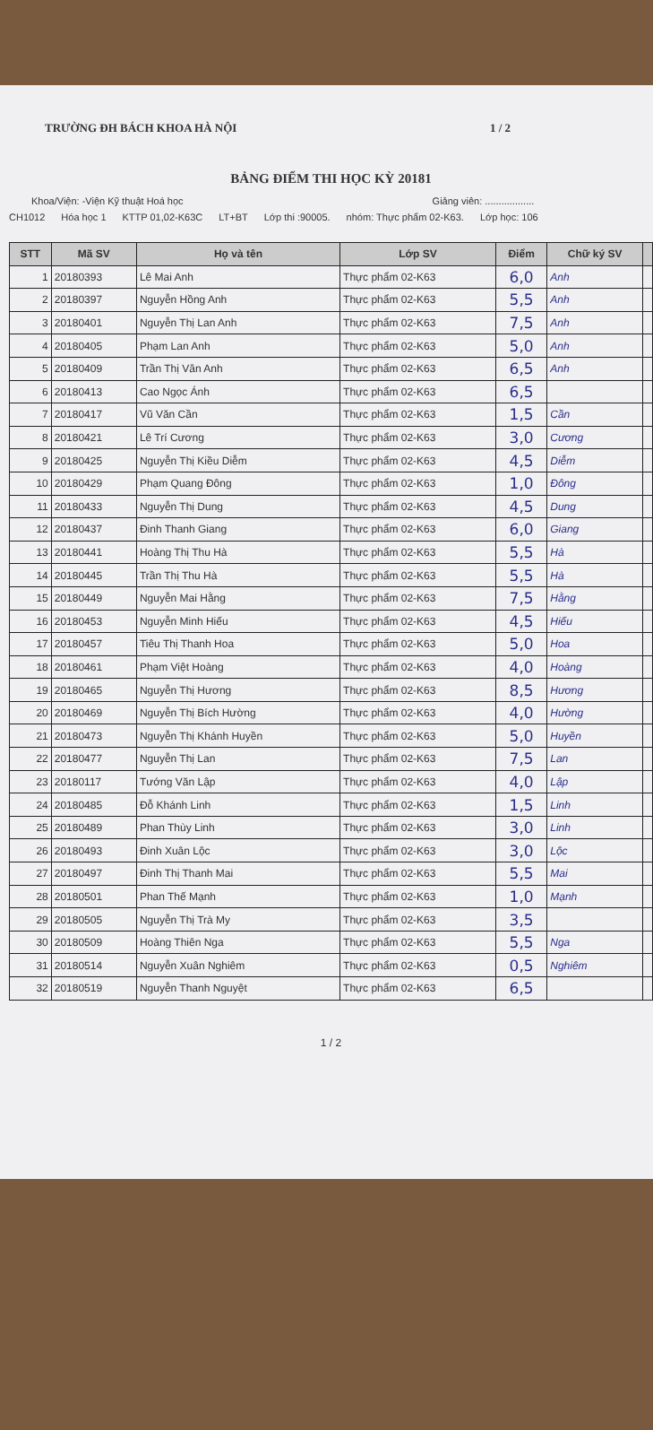TRƯỜNG ĐH BÁCH KHOA HÀ NỘI 1 / 2
BẢNG ĐIỂM THI HỌC KỲ 20181
Khoa/Viện: -Viện Kỹ thuật Hoá học Giảng viên: ..................
CH1012 Hóa học 1 KTTP 01,02-K63C LT+BT Lớp thi :90005. nhóm: Thực phẩm 02-K63. Lớp học: 106
| STT | Mã SV | Họ và tên | Lớp SV | Điểm | Chữ ký SV | |
| --- | --- | --- | --- | --- | --- | --- |
| 1 | 20180393 | Lê Mai Anh | Thực phẩm 02-K63 | 6,0 | Anh | |
| 2 | 20180397 | Nguyễn Hồng Anh | Thực phẩm 02-K63 | 5,5 | Anh | |
| 3 | 20180401 | Nguyễn Thị Lan Anh | Thực phẩm 02-K63 | 7,5 | Anh | |
| 4 | 20180405 | Phạm Lan Anh | Thực phẩm 02-K63 | 5,0 | Anh | |
| 5 | 20180409 | Trần Thị Vân Anh | Thực phẩm 02-K63 | 6,5 | Anh | |
| 6 | 20180413 | Cao Ngọc Ánh | Thực phẩm 02-K63 | 6,5 | | |
| 7 | 20180417 | Vũ Văn Cần | Thực phẩm 02-K63 | 1,5 | Cần | |
| 8 | 20180421 | Lê Trí Cương | Thực phẩm 02-K63 | 3,0 | Cương | |
| 9 | 20180425 | Nguyễn Thị Kiều Diễm | Thực phẩm 02-K63 | 4,5 | Diễm | |
| 10 | 20180429 | Phạm Quang Đông | Thực phẩm 02-K63 | 1,0 | Đông | |
| 11 | 20180433 | Nguyễn Thị Dung | Thực phẩm 02-K63 | 4,5 | Dung | |
| 12 | 20180437 | Đinh Thanh Giang | Thực phẩm 02-K63 | 6,0 | Giang | |
| 13 | 20180441 | Hoàng Thị Thu Hà | Thực phẩm 02-K63 | 5,5 | Hà | |
| 14 | 20180445 | Trần Thị Thu Hà | Thực phẩm 02-K63 | 5,5 | Hà | |
| 15 | 20180449 | Nguyễn Mai Hằng | Thực phẩm 02-K63 | 7,5 | Hằng | |
| 16 | 20180453 | Nguyễn Minh Hiếu | Thực phẩm 02-K63 | 4,5 | Hiếu | |
| 17 | 20180457 | Tiêu Thị Thanh Hoa | Thực phẩm 02-K63 | 5,0 | Hoa | |
| 18 | 20180461 | Phạm Việt Hoàng | Thực phẩm 02-K63 | 4,0 | Hoàng | |
| 19 | 20180465 | Nguyễn Thị Hương | Thực phẩm 02-K63 | 8,5 | Hương | |
| 20 | 20180469 | Nguyễn Thị Bích Hường | Thực phẩm 02-K63 | 4,0 | Hường | |
| 21 | 20180473 | Nguyễn Thị Khánh Huyền | Thực phẩm 02-K63 | 5,0 | Huyền | |
| 22 | 20180477 | Nguyễn Thị Lan | Thực phẩm 02-K63 | 7,5 | Lan | |
| 23 | 20180117 | Tướng Văn Lập | Thực phẩm 02-K63 | 4,0 | Lập | |
| 24 | 20180485 | Đỗ Khánh Linh | Thực phẩm 02-K63 | 1,5 | Linh | |
| 25 | 20180489 | Phan Thùy Linh | Thực phẩm 02-K63 | 3,0 | Linh | |
| 26 | 20180493 | Đinh Xuân Lộc | Thực phẩm 02-K63 | 3,0 | Lộc | |
| 27 | 20180497 | Đinh Thị Thanh Mai | Thực phẩm 02-K63 | 5,5 | Mai | |
| 28 | 20180501 | Phan Thế Mạnh | Thực phẩm 02-K63 | 1,0 | Mạnh | |
| 29 | 20180505 | Nguyễn Thị Trà My | Thực phẩm 02-K63 | 3,5 | | |
| 30 | 20180509 | Hoàng Thiên Nga | Thực phẩm 02-K63 | 5,5 | Nga | |
| 31 | 20180514 | Nguyễn Xuân Nghiêm | Thực phẩm 02-K63 | 0,5 | Nghiêm | |
| 32 | 20180519 | Nguyễn Thanh Nguyệt | Thực phẩm 02-K63 | 6,5 | | |
1 / 2